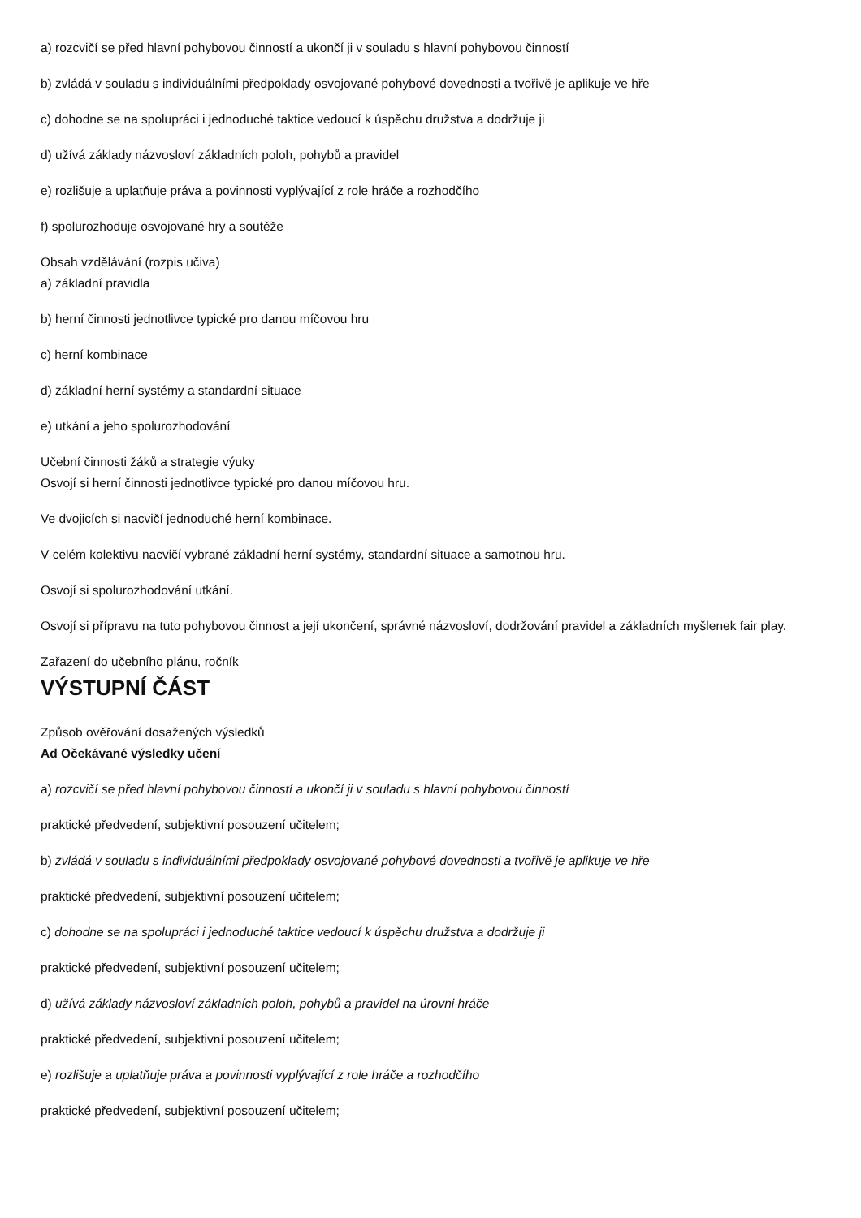a) rozcvičí se před hlavní pohybovou činností a ukončí ji v souladu s hlavní pohybovou činností
b) zvládá v souladu s individuálními předpoklady osvojované pohybové dovednosti a tvořivě je aplikuje ve hře
c) dohodne se na spolupráci i jednoduché taktice vedoucí k úspěchu družstva a dodržuje ji
d) užívá základy názvosloví základních poloh, pohybů a pravidel
e) rozlišuje a uplatňuje práva a povinnosti vyplývající z role hráče a rozhodčího
f) spolurozhoduje osvojované hry a soutěže
Obsah vzdělávání (rozpis učiva)
a) základní pravidla
b) herní činnosti jednotlivce typické pro danou míčovou hru
c) herní kombinace
d) základní herní systémy a standardní situace
e) utkání a jeho spolurozhodování
Učební činnosti žáků a strategie výuky
Osvojí si herní činnosti jednotlivce typické pro danou míčovou hru.
Ve dvojicích si nacvičí jednoduché herní kombinace.
V celém kolektivu nacvičí vybrané základní herní systémy, standardní situace a samotnou hru.
Osvojí si spolurozhodování utkání.
Osvojí si přípravu na tuto pohybovou činnost a její ukončení, správné názvosloví, dodržování pravidel a základních myšlenek fair play.
Zařazení do učebního plánu, ročník
VÝSTUPNÍ ČÁST
Způsob ověřování dosažených výsledků
Ad Očekávané výsledky učení
a) rozcvičí se před hlavní pohybovou činností a ukončí ji v souladu s hlavní pohybovou činností
praktické předvedení, subjektivní posouzení učitelem;
b) zvládá v souladu s individuálními předpoklady osvojované pohybové dovednosti a tvořivě je aplikuje ve hře
praktické předvedení, subjektivní posouzení učitelem;
c) dohodne se na spolupráci i jednoduché taktice vedoucí k úspěchu družstva a dodržuje ji
praktické předvedení, subjektivní posouzení učitelem;
d) užívá základy názvosloví základních poloh, pohybů a pravidel na úrovni hráče
praktické předvedení, subjektivní posouzení učitelem;
e) rozlišuje a uplatňuje práva a povinnosti vyplývající z role hráče a rozhodčího
praktické předvedení, subjektivní posouzení učitelem;